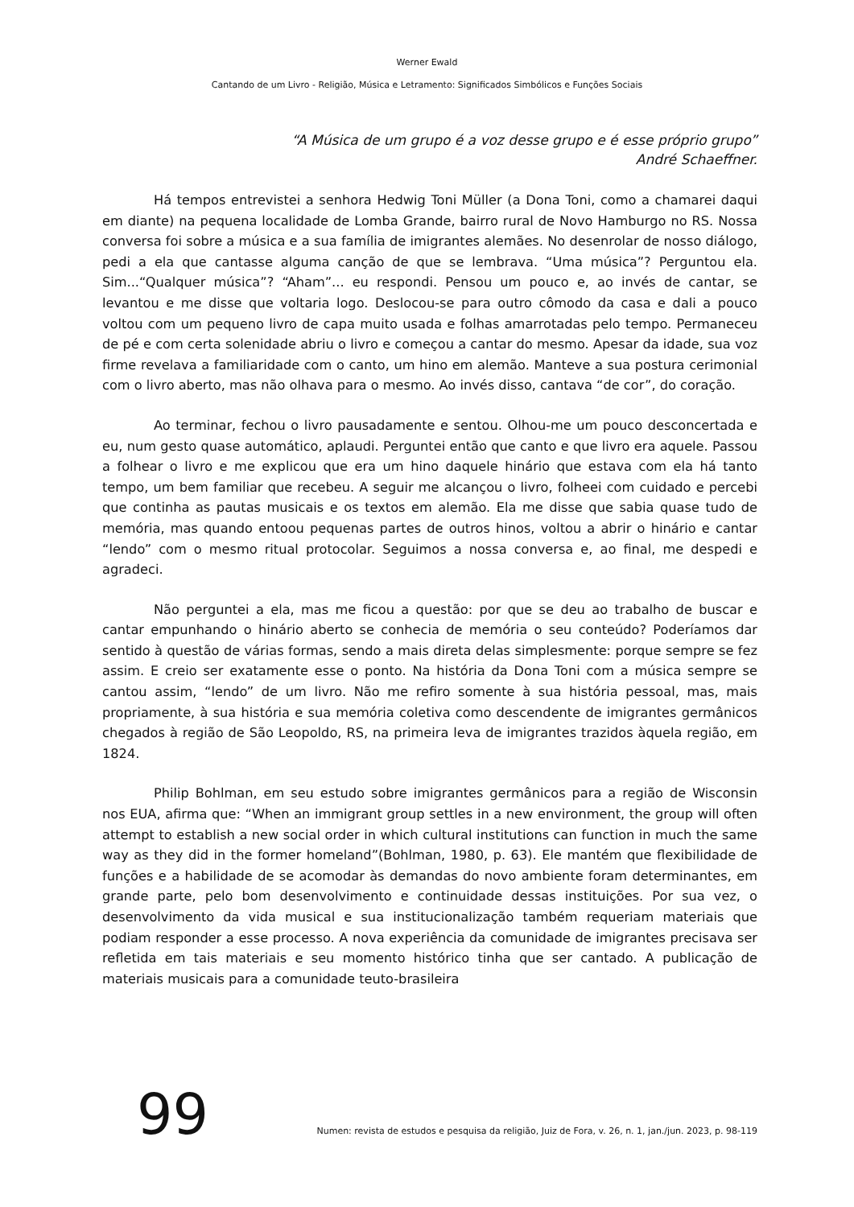Werner Ewald
Cantando de um Livro - Religião, Música e Letramento: Significados Simbólicos e Funções Sociais
“A Música de um grupo é a voz desse grupo e é esse próprio grupo”
André Schaeffner.
Há tempos entrevistei a senhora Hedwig Toni Müller (a Dona Toni, como a chamarei daqui em diante) na pequena localidade de Lomba Grande, bairro rural de Novo Hamburgo no RS. Nossa conversa foi sobre a música e a sua família de imigrantes alemães. No desenrolar de nosso diálogo, pedi a ela que cantasse alguma canção de que se lembrava. “Uma música”? Perguntou ela. Sim...“Qualquer música”? “Aham”... eu respondi. Pensou um pouco e, ao invés de cantar, se levantou e me disse que voltaria logo. Deslocou-se para outro cômodo da casa e dali a pouco voltou com um pequeno livro de capa muito usada e folhas amarrotadas pelo tempo. Permaneceu de pé e com certa solenidade abriu o livro e começou a cantar do mesmo. Apesar da idade, sua voz firme revelava a familiaridade com o canto, um hino em alemão. Manteve a sua postura cerimonial com o livro aberto, mas não olhava para o mesmo. Ao invés disso, cantava “de cor”, do coração.
Ao terminar, fechou o livro pausadamente e sentou. Olhou-me um pouco desconcertada e eu, num gesto quase automático, aplaudi. Perguntei então que canto e que livro era aquele. Passou a folhear o livro e me explicou que era um hino daquele hinário que estava com ela há tanto tempo, um bem familiar que recebeu. A seguir me alcançou o livro, folheei com cuidado e percebi que continha as pautas musicais e os textos em alemão. Ela me disse que sabia quase tudo de memória, mas quando entoou pequenas partes de outros hinos, voltou a abrir o hinário e cantar “lendo” com o mesmo ritual protocolar. Seguimos a nossa conversa e, ao final, me despedi e agradeci.
Não perguntei a ela, mas me ficou a questão: por que se deu ao trabalho de buscar e cantar empunhando o hinário aberto se conhecia de memória o seu conteúdo? Poderíamos dar sentido à questão de várias formas, sendo a mais direta delas simplesmente: porque sempre se fez assim. E creio ser exatamente esse o ponto. Na história da Dona Toni com a música sempre se cantou assim, “lendo” de um livro. Não me refiro somente à sua história pessoal, mas, mais propriamente, à sua história e sua memória coletiva como descendente de imigrantes germânicos chegados à região de São Leopoldo, RS, na primeira leva de imigrantes trazidos àquela região, em 1824.
Philip Bohlman, em seu estudo sobre imigrantes germânicos para a região de Wisconsin nos EUA, afirma que: “When an immigrant group settles in a new environment, the group will often attempt to establish a new social order in which cultural institutions can function in much the same way as they did in the former homeland”(Bohlman, 1980, p. 63). Ele mantém que flexibilidade de funções e a habilidade de se acomodar às demandas do novo ambiente foram determinantes, em grande parte, pelo bom desenvolvimento e continuidade dessas instituições. Por sua vez, o desenvolvimento da vida musical e sua institucionalização também requeriam materiais que podiam responder a esse processo. A nova experiência da comunidade de imigrantes precisava ser refletida em tais materiais e seu momento histórico tinha que ser cantado. A publicação de materiais musicais para a comunidade teuto-brasileira
99 Numen: revista de estudos e pesquisa da religião, Juiz de Fora, v. 26, n. 1, jan./jun. 2023, p. 98-119